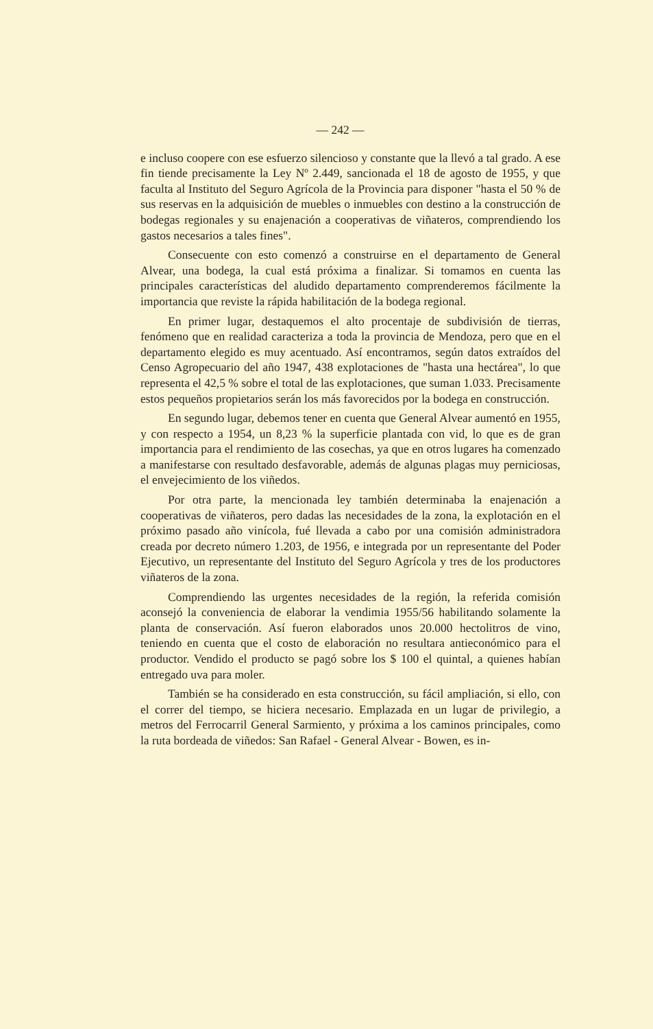— 242 —
e incluso coopere con ese esfuerzo silencioso y constante que la llevó a tal grado. A ese fin tiende precisamente la Ley Nº 2.449, sancionada el 18 de agosto de 1955, y que faculta al Instituto del Seguro Agrícola de la Provincia para disponer "hasta el 50 % de sus reservas en la adquisición de muebles o inmuebles con destino a la construcción de bodegas regionales y su enajenación a cooperativas de viñateros, comprendiendo los gastos necesarios a tales fines".
Consecuente con esto comenzó a construirse en el departamento de General Alvear, una bodega, la cual está próxima a finalizar. Si tomamos en cuenta las principales características del aludido departamento comprenderemos fácilmente la importancia que reviste la rápida habilitación de la bodega regional.
En primer lugar, destaquemos el alto procentaje de subdivisión de tierras, fenómeno que en realidad caracteriza a toda la provincia de Mendoza, pero que en el departamento elegido es muy acentuado. Así encontramos, según datos extraídos del Censo Agropecuario del año 1947, 438 explotaciones de "hasta una hectárea", lo que representa el 42,5 % sobre el total de las explotaciones, que suman 1.033. Precisamente estos pequeños propietarios serán los más favorecidos por la bodega en construcción.
En segundo lugar, debemos tener en cuenta que General Alvear aumentó en 1955, y con respecto a 1954, un 8,23 % la superficie plantada con vid, lo que es de gran importancia para el rendimiento de las cosechas, ya que en otros lugares ha comenzado a manifestarse con resultado desfavorable, además de algunas plagas muy perniciosas, el envejecimiento de los viñedos.
Por otra parte, la mencionada ley también determinaba la enajenación a cooperativas de viñateros, pero dadas las necesidades de la zona, la explotación en el próximo pasado año vinícola, fué llevada a cabo por una comisión administradora creada por decreto número 1.203, de 1956, e integrada por un representante del Poder Ejecutivo, un representante del Instituto del Seguro Agrícola y tres de los productores viñateros de la zona.
Comprendiendo las urgentes necesidades de la región, la referida comisión aconsejó la conveniencia de elaborar la vendimia 1955/56 habilitando solamente la planta de conservación. Así fueron elaborados unos 20.000 hectolitros de vino, teniendo en cuenta que el costo de elaboración no resultara antieconómico para el productor. Vendido el producto se pagó sobre los $ 100 el quintal, a quienes habían entregado uva para moler.
También se ha considerado en esta construcción, su fácil ampliación, si ello, con el correr del tiempo, se hiciera necesario. Emplazada en un lugar de privilegio, a metros del Ferrocarril General Sarmiento, y próxima a los caminos principales, como la ruta bordeada de viñedos: San Rafael - General Alvear - Bowen, es in-